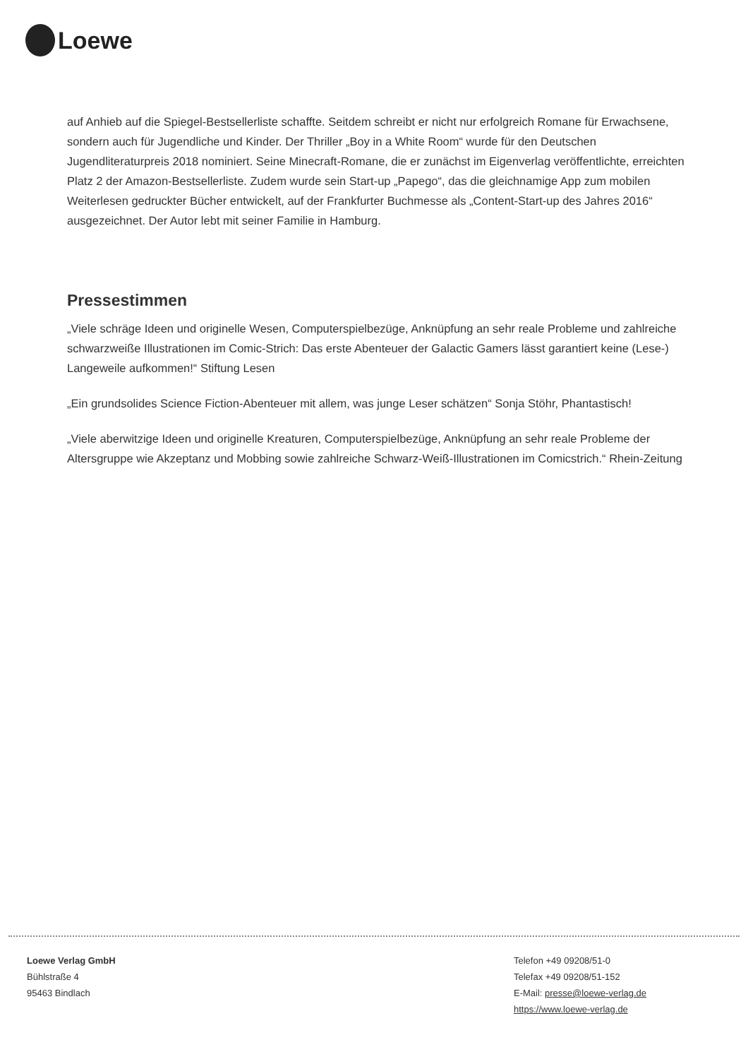Loewe
auf Anhieb auf die Spiegel-Bestsellerliste schaffte. Seitdem schreibt er nicht nur erfolgreich Romane für Erwachsene, sondern auch für Jugendliche und Kinder. Der Thriller „Boy in a White Room“ wurde für den Deutschen Jugendliteraturpreis 2018 nominiert. Seine Minecraft-Romane, die er zunächst im Eigenverlag veröffentlichte, erreichten Platz 2 der Amazon-Bestsellerliste. Zudem wurde sein Start-up „Papego“, das die gleichnamige App zum mobilen Weiterlesen gedruckter Bücher entwickelt, auf der Frankfurter Buchmesse als „Content-Start-up des Jahres 2016“ ausgezeichnet. Der Autor lebt mit seiner Familie in Hamburg.
Pressestimmen
„Viele schräge Ideen und originelle Wesen, Computerspielbezüge, Anknüpfung an sehr reale Probleme und zahlreiche schwarzweiße Illustrationen im Comic-Strich: Das erste Abenteuer der Galactic Gamers lässt garantiert keine (Lese-) Langeweile aufkommen!“ Stiftung Lesen
„Ein grundsolides Science Fiction-Abenteuer mit allem, was junge Leser schätzen“ Sonja Stöhr, Phantastisch!
„Viele aberwitzige Ideen und originelle Kreaturen, Computerspielbezüge, Anknüpfung an sehr reale Probleme der Altersgruppe wie Akzeptanz und Mobbing sowie zahlreiche Schwarz-Weiß-Illustrationen im Comicstrich.“ Rhein-Zeitung
Loewe Verlag GmbH
Bühlstraße 4
95463 Bindlach
Telefon +49 09208/51-0
Telefax +49 09208/51-152
E-Mail: presse@loewe-verlag.de
https://www.loewe-verlag.de